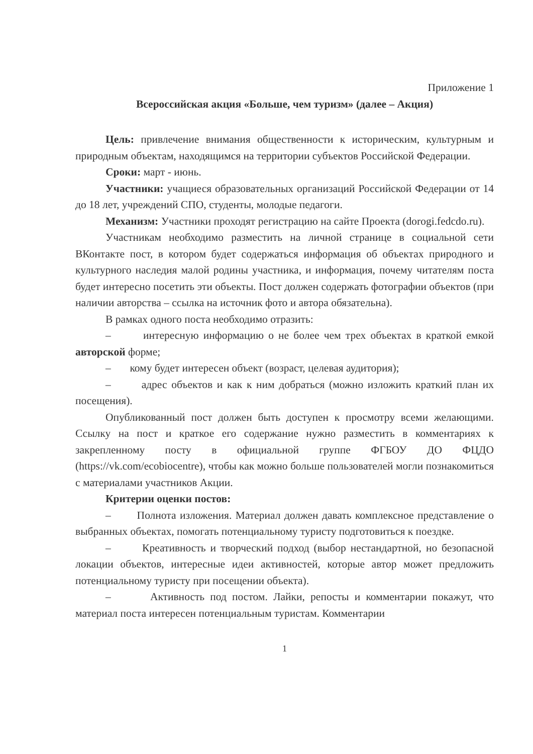Приложение 1
Всероссийская акция «Больше, чем туризм» (далее – Акция)
Цель: привлечение внимания общественности к историческим, культурным и природным объектам, находящимся на территории субъектов Российской Федерации.
Сроки: март - июнь.
Участники: учащиеся образовательных организаций Российской Федерации от 14 до 18 лет, учреждений СПО, студенты, молодые педагоги.
Механизм: Участники проходят регистрацию на сайте Проекта (dorogi.fedcdo.ru).
Участникам необходимо разместить на личной странице в социальной сети ВКонтакте пост, в котором будет содержаться информация об объектах природного и культурного наследия малой родины участника, и информация, почему читателям поста будет интересно посетить эти объекты. Пост должен содержать фотографии объектов (при наличии авторства – ссылка на источник фото и автора обязательна).
В рамках одного поста необходимо отразить:
– интересную информацию о не более чем трех объектах в краткой емкой авторской форме;
– кому будет интересен объект (возраст, целевая аудитория);
– адрес объектов и как к ним добраться (можно изложить краткий план их посещения).
Опубликованный пост должен быть доступен к просмотру всеми желающими. Ссылку на пост и краткое его содержание нужно разместить в комментариях к закрепленному посту в официальной группе ФГБОУ ДО ФЦДО (https://vk.com/ecobiocentre), чтобы как можно больше пользователей могли познакомиться с материалами участников Акции.
Критерии оценки постов:
– Полнота изложения. Материал должен давать комплексное представление о выбранных объектах, помогать потенциальному туристу подготовиться к поездке.
– Креативность и творческий подход (выбор нестандартной, но безопасной локации объектов, интересные идеи активностей, которые автор может предложить потенциальному туристу при посещении объекта).
– Активность под постом. Лайки, репосты и комментарии покажут, что материал поста интересен потенциальным туристам. Комментарии
1